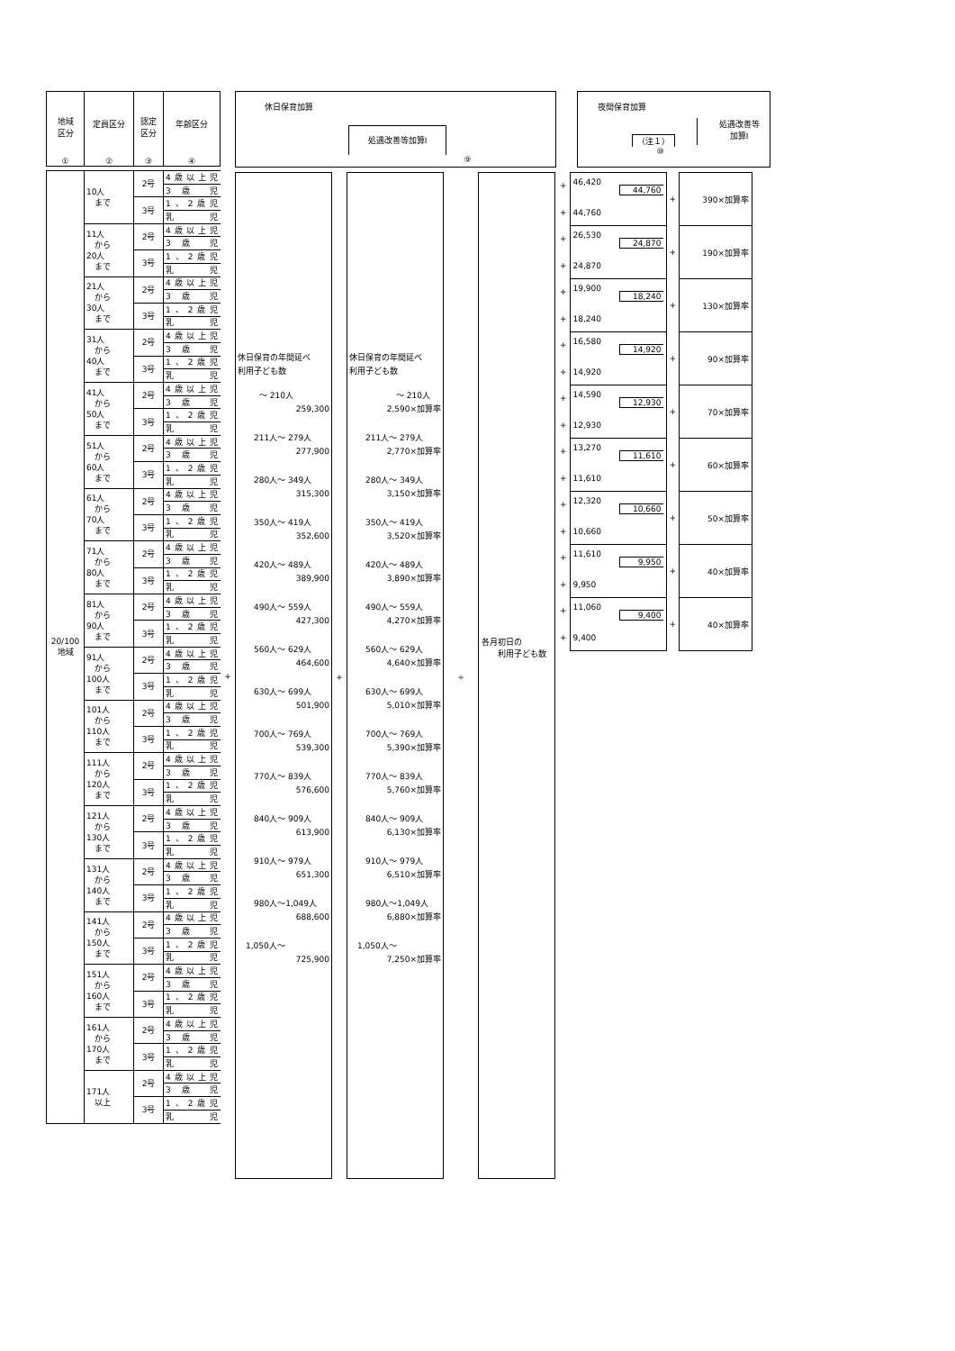| 地域 区分 ① | 定員区分 ② | 認定 区分 ③ | 年齢区分 ④ |
| --- | --- | --- | --- |
| 20/100 地域 | 10人 まで | 2号 | 4歳以上児 |
| | | | 3 歳 児 |
| | | 3号 | 1、2歳児 |
| | | | 乳 児 |
| | 11人 から 20人 まで | 2号 | 4歳以上児 |
| | | | 3 歳 児 |
| | | 3号 | 1、2歳児 |
| | | | 乳 児 |
| | 21人 から 30人 まで | 2号 | 4歳以上児 |
| | | | 3 歳 児 |
| | | 3号 | 1、2歳児 |
| | | | 乳 児 |
| | 31人 から 40人 まで | 2号 | 4歳以上児 |
| | | | 3 歳 児 |
| | | 3号 | 1、2歳児 |
| | | | 乳 児 |
| | 41人 から 50人 まで | 2号 | 4歳以上児 |
| | | | 3 歳 児 |
| | | 3号 | 1、2歳児 |
| | | | 乳 児 |
| | 51人 から 60人 まで | 2号 | 4歳以上児 |
| | | | 3 歳 児 |
| | | 3号 | 1、2歳児 |
| | | | 乳 児 |
| | 61人 から 70人 まで | 2号 | 4歳以上児 |
| | | | 3 歳 児 |
| | | 3号 | 1、2歳児 |
| | | | 乳 児 |
| | 71人 から 80人 まで | 2号 | 4歳以上児 |
| | | | 3 歳 児 |
| | | 3号 | 1、2歳児 |
| | | | 乳 児 |
| | 81人 から 90人 まで | 2号 | 4歳以上児 |
| | | | 3 歳 児 |
| | | 3号 | 1、2歳児 |
| | | | 乳 児 |
| | 91人 から 100人 まで | 2号 | 4歳以上児 |
| | | | 3 歳 児 |
| | | 3号 | 1、2歳児 |
| | | | 乳 児 |
| | 101人 から 110人 まで | 2号 | 4歳以上児 |
| | | | 3 歳 児 |
| | | 3号 | 1、2歳児 |
| | | | 乳 児 |
| | 111人 から 120人 まで | 2号 | 4歳以上児 |
| | | | 3 歳 児 |
| | | 3号 | 1、2歳児 |
| | | | 乳 児 |
| | 121人 から 130人 まで | 2号 | 4歳以上児 |
| | | | 3 歳 児 |
| | | 3号 | 1、2歳児 |
| | | | 乳 児 |
| | 131人 から 140人 まで | 2号 | 4歳以上児 |
| | | | 3 歳 児 |
| | | 3号 | 1、2歳児 |
| | | | 乳 児 |
| | 141人 から 150人 まで | 2号 | 4歳以上児 |
| | | | 3 歳 児 |
| | | 3号 | 1、2歳児 |
| | | | 乳 児 |
| | 151人 から 160人 まで | 2号 | 4歳以上児 |
| | | | 3 歳 児 |
| | | 3号 | 1、2歳児 |
| | | | 乳 児 |
| | 161人 から 170人 まで | 2号 | 4歳以上児 |
| | | | 3 歳 児 |
| | | 3号 | 1、2歳児 |
| | | | 乳 児 |
| | 171人 以上 | 2号 | 4歳以上児 |
| | | | 3 歳 児 |
| | | 3号 | 1、2歳児 |
| | | | 乳 児 |
+
休日保育加算
処遇改善等加算Ⅰ
⑨
休日保育の年間延べ
利用子ども数
～ 210人
259,300
　　211人～ 279人
277,900
　　280人～ 349人
315,300
　　350人～ 419人
352,600
　　420人～ 489人
389,900
　　490人～ 559人
427,300
　　560人～ 629人
464,600
　　630人～ 699人
501,900
　　700人～ 769人
539,300
　　770人～ 839人
576,600
　　840人～ 909人
613,900
　　910人～ 979人
651,300
　　980人～1,049人
688,600
　1,050人～
725,900
+
休日保育の年間延べ
利用子ども数
～ 210人
2,590×加算率
　　211人～ 279人
2,770×加算率
　　280人～ 349人
3,150×加算率
　　350人～ 419人
3,520×加算率
　　420人～ 489人
3,890×加算率
　　490人～ 559人
4,270×加算率
　　560人～ 629人
4,640×加算率
　　630人～ 699人
5,010×加算率
　　700人～ 769人
5,390×加算率
　　770人～ 839人
5,760×加算率
　　840人～ 909人
6,130×加算率
　　910人～ 979人
6,510×加算率
　　980人～1,049人
6,880×加算率
　1,050人～
7,250×加算率
÷
各月初日の
　　利用子ども数
夜間保育加算
（注１）
処遇改善等
加算Ⅰ
⑩
| + | 46,420 44,760 | + | 390×加算率 |
| + | 44,760 | | |
| + | 26,530 24,870 | + | 190×加算率 |
| + | 24,870 | | |
| + | 19,900 18,240 | + | 130×加算率 |
| + | 18,240 | | |
| + | 16,580 14,920 | + | 90×加算率 |
| + | 14,920 | | |
| + | 14,590 12,930 | + | 70×加算率 |
| + | 12,930 | | |
| + | 13,270 11,610 | + | 60×加算率 |
| + | 11,610 | | |
| + | 12,320 10,660 | + | 50×加算率 |
| + | 10,660 | | |
| + | 11,610 9,950 | + | 40×加算率 |
| + | 9,950 | | |
| + | 11,060 9,400 | + | 40×加算率 |
| + | 9,400 | | |